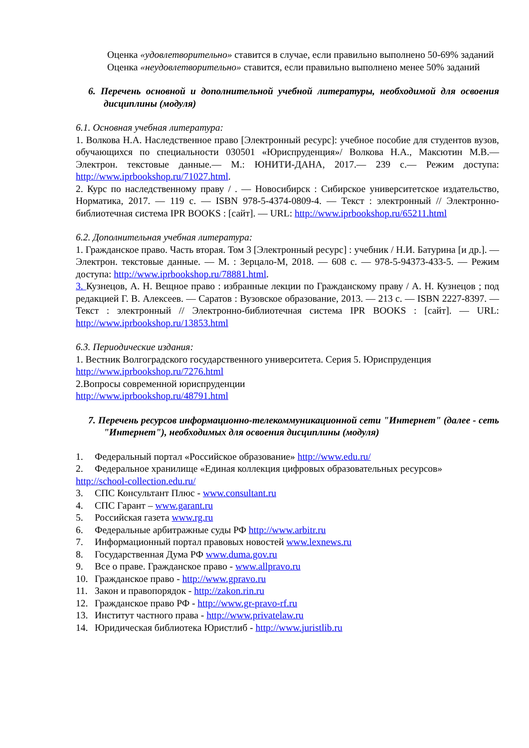Оценка «удовлетворительно» ставится в случае, если правильно выполнено 50-69% заданий
Оценка «неудовлетворительно» ставится, если правильно выполнено менее 50% заданий
6. Перечень основной и дополнительной учебной литературы, необходимой для освоения дисциплины (модуля)
6.1. Основная учебная литература:
1. Волкова Н.А. Наследственное право [Электронный ресурс]: учебное пособие для студентов вузов, обучающихся по специальности 030501 «Юриспруденция»/ Волкова Н.А., Максютин М.В.— Электрон. текстовые данные.— М.: ЮНИТИ-ДАНА, 2017.— 239 с.— Режим доступа: http://www.iprbookshop.ru/71027.html.
2. Курс по наследственному праву / . — Новосибирск : Сибирское университетское издательство, Норматика, 2017. — 119 c. — ISBN 978-5-4374-0809-4. — Текст : электронный // Электронно-библиотечная система IPR BOOKS : [сайт]. — URL: http://www.iprbookshop.ru/65211.html
6.2. Дополнительная учебная литература:
1. Гражданское право. Часть вторая. Том 3 [Электронный ресурс] : учебник / Н.И. Батурина [и др.]. — Электрон. текстовые данные. — М. : Зерцало-М, 2018. — 608 c. — 978-5-94373-433-5. — Режим доступа: http://www.iprbookshop.ru/78881.html.
3. Кузнецов, А. Н. Вещное право : избранные лекции по Гражданскому праву / А. Н. Кузнецов ; под редакцией Г. В. Алексеев. — Саратов : Вузовское образование, 2013. — 213 c. — ISBN 2227-8397. — Текст : электронный // Электронно-библиотечная система IPR BOOKS : [сайт]. — URL: http://www.iprbookshop.ru/13853.html
6.3. Периодические издания:
1. Вестник Волгоградского государственного университета. Серия 5. Юриспруденция
http://www.iprbookshop.ru/7276.html
2.Вопросы современной юриспруденции
http://www.iprbookshop.ru/48791.html
7. Перечень ресурсов информационно-телекоммуникационной сети "Интернет" (далее - сеть "Интернет"), необходимых для освоения дисциплины (модуля)
1. Федеральный портал «Российское образование» http://www.edu.ru/
2. Федеральное хранилище «Единая коллекция цифровых образовательных ресурсов»
http://school-collection.edu.ru/
3. СПС Консультант Плюс - www.consultant.ru
4. СПС Гарант – www.garant.ru
5. Российская газета www.rg.ru
6. Федеральные арбитражные суды РФ http://www.arbitr.ru
7. Информационный портал правовых новостей www.lexnews.ru
8. Государственная Дума РФ www.duma.gov.ru
9. Все о праве. Гражданское право - www.allpravo.ru
10. Гражданское право - http://www.gpravo.ru
11. Закон и правопорядок - http://zakon.rin.ru
12. Гражданское право РФ - http://www.gr-pravo-rf.ru
13. Институт частного права - http://www.privatelaw.ru
14. Юридическая библиотека Юристлиб - http://www.juristlib.ru